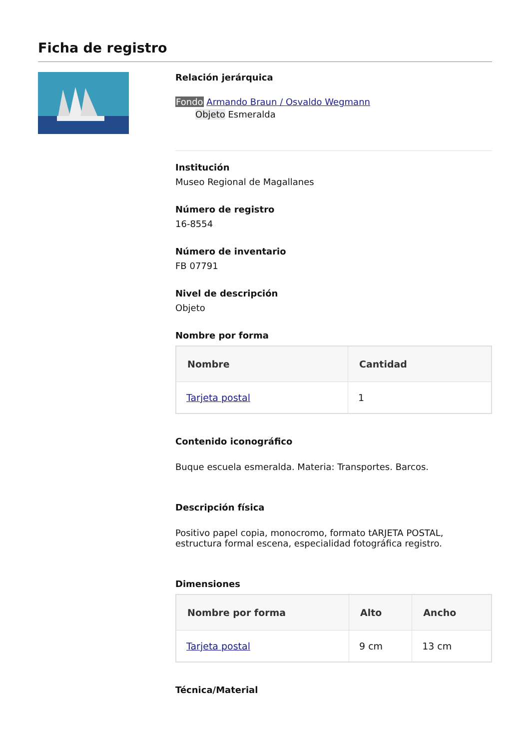Ficha de registro
Relación jerárquica
Fondo Armando Braun / Osvaldo Wegmann
Objeto Esmeralda
Institución
Museo Regional de Magallanes
Número de registro
16-8554
Número de inventario
FB 07791
Nivel de descripción
Objeto
Nombre por forma
| Nombre | Cantidad |
| --- | --- |
| Tarjeta postal | 1 |
Contenido iconográfico
Buque escuela esmeralda. Materia: Transportes. Barcos.
Descripción física
Positivo papel copia, monocromo, formato tARJETA POSTAL, estructura formal escena, especialidad fotográfica registro.
Dimensiones
| Nombre por forma | Alto | Ancho |
| --- | --- | --- |
| Tarjeta postal | 9 cm | 13 cm |
Técnica/Material